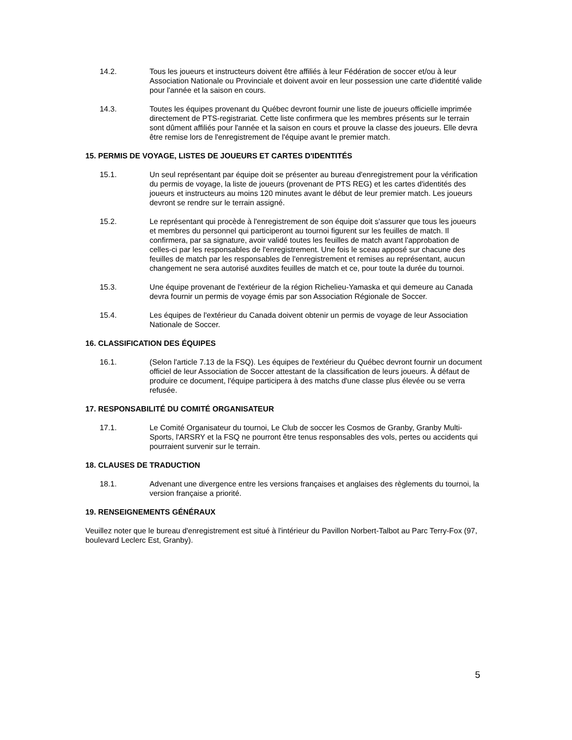14.2. Tous les joueurs et instructeurs doivent être affiliés à leur Fédération de soccer et/ou à leur Association Nationale ou Provinciale et doivent avoir en leur possession une carte d'identité valide pour l'année et la saison en cours.
14.3. Toutes les équipes provenant du Québec devront fournir une liste de joueurs officielle imprimée directement de PTS-registrariat. Cette liste confirmera que les membres présents sur le terrain sont dûment affiliés pour l'année et la saison en cours et prouve la classe des joueurs. Elle devra être remise lors de l'enregistrement de l'équipe avant le premier match.
15. PERMIS DE VOYAGE, LISTES DE JOUEURS ET CARTES D'IDENTITÉS
15.1. Un seul représentant par équipe doit se présenter au bureau d'enregistrement pour la vérification du permis de voyage, la liste de joueurs (provenant de PTS REG) et les cartes d'identités des joueurs et instructeurs au moins 120 minutes avant le début de leur premier match. Les joueurs devront se rendre sur le terrain assigné.
15.2. Le représentant qui procède à l'enregistrement de son équipe doit s'assurer que tous les joueurs et membres du personnel qui participeront au tournoi figurent sur les feuilles de match. Il confirmera, par sa signature, avoir validé toutes les feuilles de match avant l'approbation de celles-ci par les responsables de l'enregistrement. Une fois le sceau apposé sur chacune des feuilles de match par les responsables de l'enregistrement et remises au représentant, aucun changement ne sera autorisé auxdites feuilles de match et ce, pour toute la durée du tournoi.
15.3. Une équipe provenant de l'extérieur de la région Richelieu-Yamaska et qui demeure au Canada devra fournir un permis de voyage émis par son Association Régionale de Soccer.
15.4. Les équipes de l'extérieur du Canada doivent obtenir un permis de voyage de leur Association Nationale de Soccer.
16. CLASSIFICATION DES ÉQUIPES
16.1. (Selon l'article 7.13 de la FSQ). Les équipes de l'extérieur du Québec devront fournir un document officiel de leur Association de Soccer attestant de la classification de leurs joueurs. À défaut de produire ce document, l'équipe participera à des matchs d'une classe plus élevée ou se verra refusée.
17. RESPONSABILITÉ DU COMITÉ ORGANISATEUR
17.1. Le Comité Organisateur du tournoi, Le Club de soccer les Cosmos de Granby, Granby Multi-Sports, l'ARSRY et la FSQ ne pourront être tenus responsables des vols, pertes ou accidents qui pourraient survenir sur le terrain.
18. CLAUSES DE TRADUCTION
18.1. Advenant une divergence entre les versions françaises et anglaises des règlements du tournoi, la version française a priorité.
19. RENSEIGNEMENTS GÉNÉRAUX
Veuillez noter que le bureau d'enregistrement est situé à l'intérieur du Pavillon Norbert-Talbot au Parc Terry-Fox (97, boulevard Leclerc Est, Granby).
5